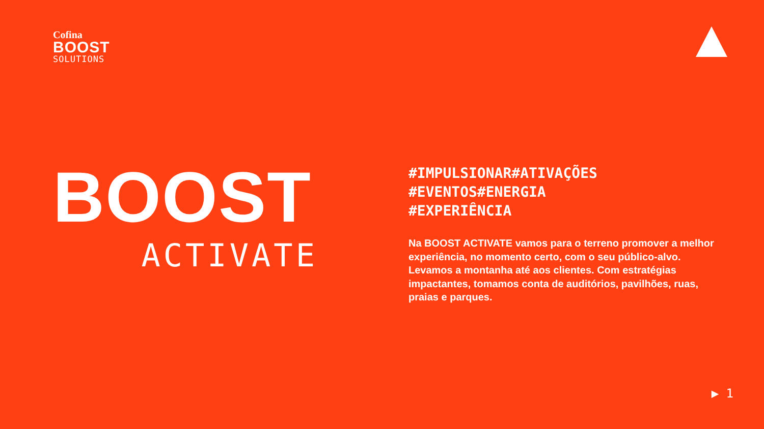Cofina
BOOST
SOLUTIONS
BOOST
ACTIVATE
#IMPULSIONAR#ATIVAÇÕES
#EVENTOS#ENERGIA
#EXPERIÊNCIA
Na BOOST ACTIVATE vamos para o terreno promover a melhor experiência, no momento certo, com o seu público-alvo. Levamos a montanha até aos clientes. Com estratégias impactantes, tomamos conta de auditórios, pavilhões, ruas, praias e parques.
▶ 1